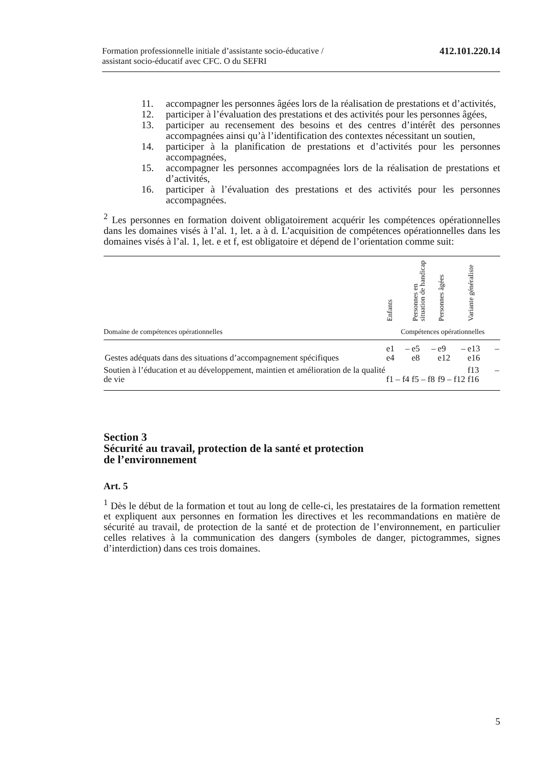Formation professionnelle initiale d’assistante socio-éducative /
assistant socio-éducatif avec CFC. O du SEFRI
412.101.220.14
11. accompagner les personnes âgées lors de la réalisation de prestations et d’activités,
12. participer à l’évaluation des prestations et des activités pour les personnes âgées,
13. participer au recensement des besoins et des centres d’intérêt des personnes accompagnées ainsi qu’à l’identification des contextes nécessitant un soutien,
14. participer à la planification de prestations et d’activités pour les personnes accompagnées,
15. accompagner les personnes accompagnées lors de la réalisation de prestations et d’activités,
16. participer à l’évaluation des prestations et des activités pour les personnes accompagnées.
<sup>2</sup> Les personnes en formation doivent obligatoirement acquérir les compétences opérationnelles dans les domaines visés à l’al. 1, let. a à d. L’acquisition de compétences opérationnelles dans les domaines visés à l’al. 1, let. e et f, est obligatoire et dépend de l’orientation comme suit:
| | Enfants | Personnes en situation de handicap | Personnes âgées | Variante généraliste |
| --- | --- | --- | --- | --- |
| Domaine de compétences opérationnelles | Compétences opérationnelles | | | |
| Gestes adéquats dans des situations d’accompagnement spécifiques | e1 – e4 | e5 – e8 | e9 – e12 | e13 – e16 |
| Soutien à l’éducation et au développement, maintien et amélioration de la qualité de vie | f1 – f4 | f5 – f8 | f9 – f12 | f13 – f16 |
Section 3
Sécurité au travail, protection de la santé et protection
de l’environnement
Art. 5
<sup>1</sup> Dès le début de la formation et tout au long de celle-ci, les prestataires de la formation remettent et expliquent aux personnes en formation les directives et les recommandations en matière de sécurité au travail, de protection de la santé et de protection de l’environnement, en particulier celles relatives à la communication des dangers (symboles de danger, pictogrammes, signes d’interdiction) dans ces trois domaines.
5